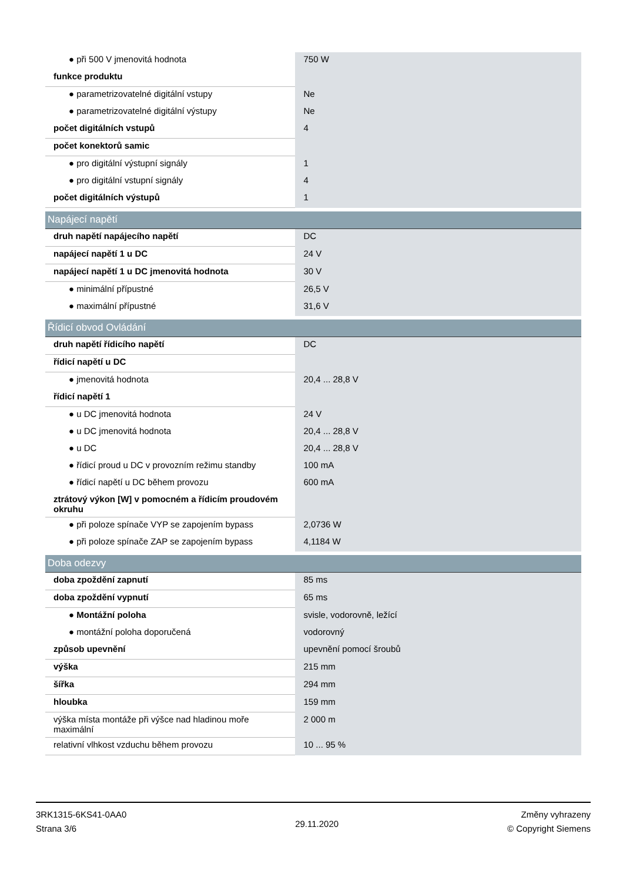| ● při 500 V jmenovitá hodnota | 750 W |
| funkce produktu | |
| ● parametrizovatelné digitální vstupy | Ne |
| ● parametrizovatelné digitální výstupy | Ne |
| počet digitálních vstupů | 4 |
| počet konektorů samic | |
| ● pro digitální výstupní signály | 1 |
| ● pro digitální vstupní signály | 4 |
| počet digitálních výstupů | 1 |
| Napájecí napětí | |
| druh napětí napájecího napětí | DC |
| napájecí napětí 1 u DC | 24 V |
| napájecí napětí 1 u DC jmenovitá hodnota | 30 V |
| ● minimální přípustné | 26,5 V |
| ● maximální přípustné | 31,6 V |
| Řídicí obvod Ovládání | |
| druh napětí řídicího napětí | DC |
| řídicí napětí u DC | |
| ● jmenovitá hodnota | 20,4 ... 28,8 V |
| řídicí napětí 1 | |
| ● u DC jmenovitá hodnota | 24 V |
| ● u DC jmenovitá hodnota | 20,4 ... 28,8 V |
| ● u DC | 20,4 ... 28,8 V |
| ● řídicí proud u DC v provozním režimu standby | 100 mA |
| ● řídicí napětí u DC během provozu | 600 mA |
| ztrátový výkon [W] v pomocném a řídicím proudovém okruhu | |
| ● při poloze spínače VYP se zapojením bypass | 2,0736 W |
| ● při poloze spínače ZAP se zapojením bypass | 4,1184 W |
| Doba odezvy | |
| doba zpoždění zapnutí | 85 ms |
| doba zpoždění vypnutí | 65 ms |
| ● Montážní poloha | svisle, vodorovně, ležící |
| ● montážní poloha doporučená | vodorovný |
| způsob upevnění | upevnění pomocí šroubů |
| výška | 215 mm |
| šířka | 294 mm |
| hloubka | 159 mm |
| výška místa montáže při výšce nad hladinou moře maximální | 2 000 m |
| relativní vlhkost vzduchu během provozu | 10 ... 95 % |
3RK1315-6KS41-0AA0
Strana 3/6
29.11.2020
Změny vyhrazeny
© Copyright Siemens